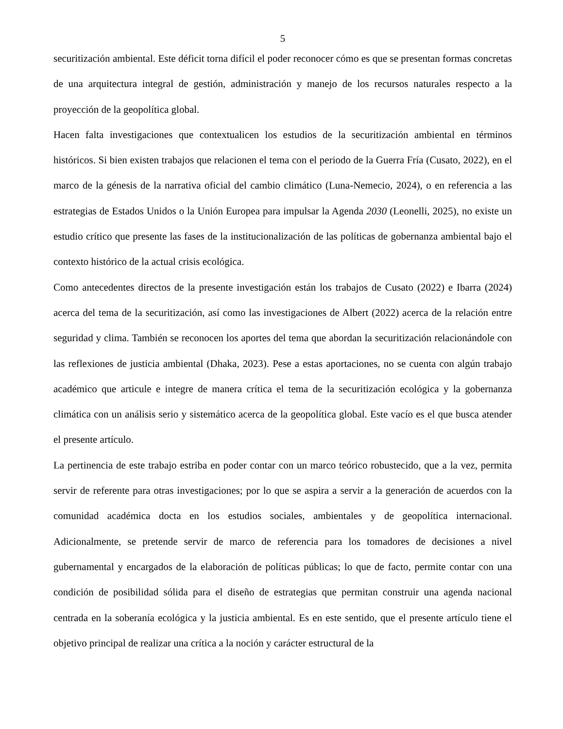5
securitización ambiental. Este déficit torna difícil el poder reconocer cómo es que se presentan formas concretas de una arquitectura integral de gestión, administración y manejo de los recursos naturales respecto a la proyección de la geopolítica global.
Hacen falta investigaciones que contextualicen los estudios de la securitización ambiental en términos históricos. Si bien existen trabajos que relacionen el tema con el periodo de la Guerra Fría (Cusato, 2022), en el marco de la génesis de la narrativa oficial del cambio climático (Luna-Nemecio, 2024), o en referencia a las estrategias de Estados Unidos o la Unión Europea para impulsar la Agenda 2030 (Leonelli, 2025), no existe un estudio crítico que presente las fases de la institucionalización de las políticas de gobernanza ambiental bajo el contexto histórico de la actual crisis ecológica.
Como antecedentes directos de la presente investigación están los trabajos de Cusato (2022) e Ibarra (2024) acerca del tema de la securitización, así como las investigaciones de Albert (2022) acerca de la relación entre seguridad y clima. También se reconocen los aportes del tema que abordan la securitización relacionándole con las reflexiones de justicia ambiental (Dhaka, 2023). Pese a estas aportaciones, no se cuenta con algún trabajo académico que articule e integre de manera crítica el tema de la securitización ecológica y la gobernanza climática con un análisis serio y sistemático acerca de la geopolítica global. Este vacío es el que busca atender el presente artículo.
La pertinencia de este trabajo estriba en poder contar con un marco teórico robustecido, que a la vez, permita servir de referente para otras investigaciones; por lo que se aspira a servir a la generación de acuerdos con la comunidad académica docta en los estudios sociales, ambientales y de geopolítica internacional. Adicionalmente, se pretende servir de marco de referencia para los tomadores de decisiones a nivel gubernamental y encargados de la elaboración de políticas públicas; lo que de facto, permite contar con una condición de posibilidad sólida para el diseño de estrategias que permitan construir una agenda nacional centrada en la soberanía ecológica y la justicia ambiental. Es en este sentido, que el presente artículo tiene el objetivo principal de realizar una crítica a la noción y carácter estructural de la